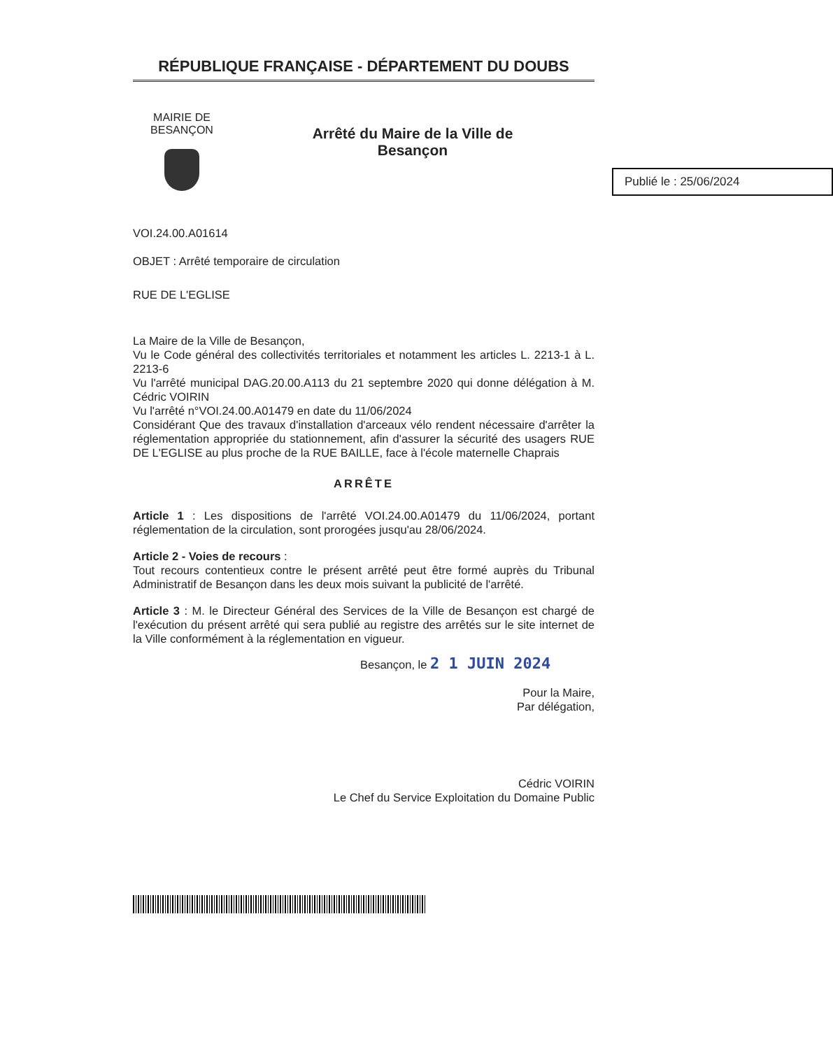RÉPUBLIQUE FRANÇAISE - DÉPARTEMENT DU DOUBS
MAIRIE DE
BESANÇON
Arrêté du Maire de la Ville de
Besançon
Publié le : 25/06/2024
VOI.24.00.A01614
OBJET : Arrêté temporaire de circulation
RUE DE L'EGLISE
La Maire de la Ville de Besançon,
Vu le Code général des collectivités territoriales et notamment les articles L. 2213-1 à L. 2213-6
Vu l'arrêté municipal DAG.20.00.A113 du 21 septembre 2020 qui donne délégation à M. Cédric VOIRIN
Vu l'arrêté n°VOI.24.00.A01479 en date du 11/06/2024
Considérant Que des travaux d'installation d'arceaux vélo rendent nécessaire d'arrêter la réglementation appropriée du stationnement, afin d'assurer la sécurité des usagers RUE DE L'EGLISE au plus proche de la RUE BAILLE, face à l'école maternelle Chaprais
ARRÊTE
Article 1 : Les dispositions de l'arrêté VOI.24.00.A01479 du 11/06/2024, portant réglementation de la circulation, sont prorogées jusqu'au 28/06/2024.
Article 2 - Voies de recours :
Tout recours contentieux contre le présent arrêté peut être formé auprès du Tribunal Administratif de Besançon dans les deux mois suivant la publicité de l'arrêté.
Article 3 : M. le Directeur Général des Services de la Ville de Besançon est chargé de l'exécution du présent arrêté qui sera publié au registre des arrêtés sur le site internet de la Ville conformément à la réglementation en vigueur.
Besançon, le 2 1 JUIN 2024
Pour la Maire,
Par délégation,
Cédric VOIRIN
Le Chef du Service Exploitation du Domaine Public